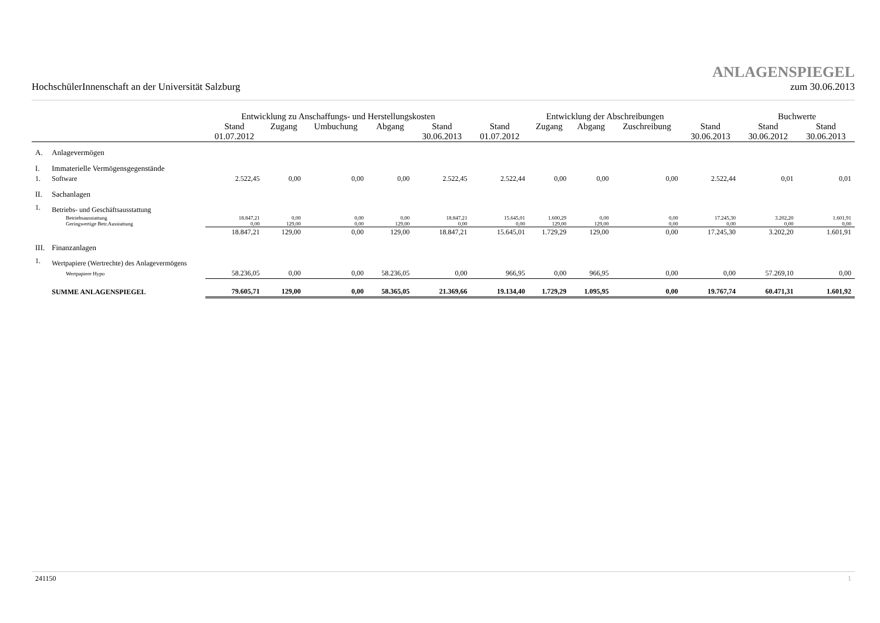ANLAGENSPIEGEL
HochschülerInnenschaft an der Universität Salzburg zum 30.06.2013
| | | Entwicklung zu Anschaffungs- und Herstellungskosten | | | | | Entwicklung der Abschreibungen | | | | | Buchwerte | |
| --- | --- | --- | --- | --- | --- | --- | --- | --- | --- | --- | --- | --- | --- |
| | | Stand 01.07.2012 | Zugang | Umbuchung | Abgang | Stand 30.06.2013 | Stand 01.07.2012 | Zugang | Abgang | Zuschreibung | Stand 30.06.2013 | Stand 30.06.2012 | Stand 30.06.2013 |
| A. | Anlagevermögen | | | | | | | | | | | | |
| I. | Immaterielle Vermögensgegenstände | | | | | | | | | | | | |
| 1. | Software | 2.522,45 | 0,00 | 0,00 | 0,00 | 2.522,45 | 2.522,44 | 0,00 | 0,00 | 0,00 | 2.522,44 | 0,01 | 0,01 |
| II. | Sachanlagen | | | | | | | | | | | | |
| 1. | Betriebs- und Geschäftsausstattung | | | | | | | | | | | | |
| | Betriebsausstattung | 18.847,21 | 0,00 | 0,00 | 0,00 | 18.847,21 | 15.645,01 | 1.600,29 | 0,00 | 0,00 | 17.245,30 | 3.202,20 | 1.601,91 |
| | Geringwertige Betr.Ausstattung | 0,00 | 129,00 | 0,00 | 129,00 | 0,00 | 0,00 | 129,00 | 129,00 | 0,00 | 0,00 | 0,00 | 0,00 |
| | | 18.847,21 | 129,00 | 0,00 | 129,00 | 18.847,21 | 15.645,01 | 1.729,29 | 129,00 | 0,00 | 17.245,30 | 3.202,20 | 1.601,91 |
| III. | Finanzanlagen | | | | | | | | | | | | |
| 1. | Wertpapiere (Wertrechte) des Anlagevermögens | | | | | | | | | | | | |
| | Wertpapiere Hypo | 58.236,05 | 0,00 | 0,00 | 58.236,05 | 0,00 | 966,95 | 0,00 | 966,95 | 0,00 | 0,00 | 57.269,10 | 0,00 |
| | SUMME ANLAGENSPIEGEL | 79.605,71 | 129,00 | 0,00 | 58.365,05 | 21.369,66 | 19.134,40 | 1.729,29 | 1.095,95 | 0,00 | 19.767,74 | 60.471,31 | 1.601,92 |
241150 1